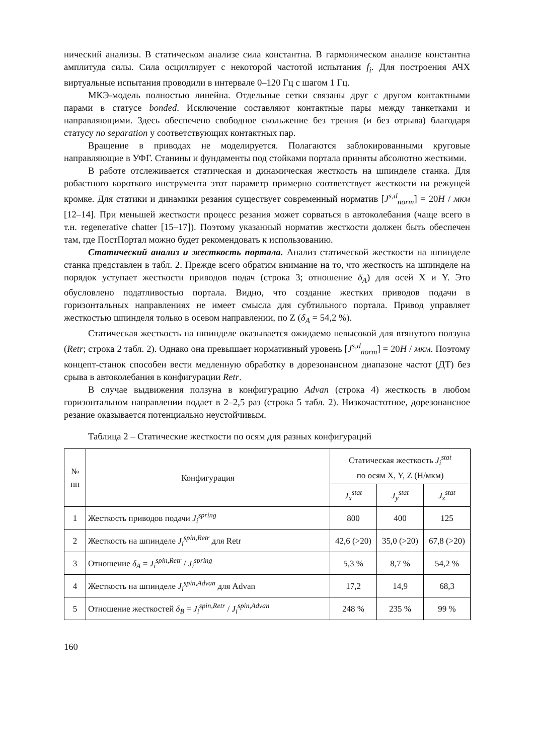нический анализы. В статическом анализе сила константна. В гармоническом анализе константна амплитуда силы. Сила осциллирует с некоторой частотой испытания f<sub>i</sub>. Для построения АЧХ виртуальные испытания проводили в интервале 0–120 Гц с шагом 1 Гц.
МКЭ-модель полностью линейна. Отдельные сетки связаны друг с другом контактными парами в статусе bonded. Исключение составляют контактные пары между танкетками и направляющими. Здесь обеспечено свободное скольжение без трения (и без отрыва) благодаря статусу no separation у соответствующих контактных пар.
Вращение в приводах не моделируется. Полагаются заблокированными круговые направляющие в УФГ. Станины и фундаменты под стойками портала приняты абсолютно жесткими.
В работе отслеживается статическая и динамическая жесткость на шпинделе станка. Для робастного короткого инструмента этот параметр примерно соответствует жесткости на режущей кромке. Для статики и динамики резания существует современный норматив [J<sup>s,d</sup><sub>norm</sub>] = 20H / мкм [12–14]. При меньшей жесткости процесс резания может сорваться в автоколебания (чаще всего в т.н. regenerative chatter [15–17]). Поэтому указанный норматив жесткости должен быть обеспечен там, где ПостПортал можно будет рекомендовать к использованию.
Статический анализ и жесткость портала. Анализ статической жесткости на шпинделе станка представлен в табл. 2. Прежде всего обратим внимание на то, что жесткость на шпинделе на порядок уступает жесткости приводов подач (строка 3; отношение δ<sub>A</sub>) для осей X и Y. Это обусловлено податливостью портала. Видно, что создание жестких приводов подачи в горизонтальных направлениях не имеет смысла для субтильного портала. Привод управляет жесткостью шпинделя только в осевом направлении, по Z (δ<sub>A</sub> = 54,2 %).
Статическая жесткость на шпинделе оказывается ожидаемо невысокой для втянутого ползуна (Retr; строка 2 табл. 2). Однако она превышает нормативный уровень [J<sup>s,d</sup><sub>norm</sub>] = 20H / мкм. Поэтому концепт-станок способен вести медленную обработку в дорезонансном диапазоне частот (ДТ) без срыва в автоколебания в конфигурации Retr.
В случае выдвижения ползуна в конфигурацию Advan (строка 4) жесткость в любом горизонтальном направлении подает в 2–2,5 раз (строка 5 табл. 2). Низкочастотное, дорезонансное резание оказывается потенциально неустойчивым.
Таблица 2 – Статические жесткости по осям для разных конфигураций
| № пп | Конфигурация | Статическая жесткость J<sub>i</sub><sup>stat</sup> по осям X, Y, Z (Н/мкм) | | |
| --- | --- | --- | --- | --- |
| | | J<sub>x</sub><sup>stat</sup> | J<sub>y</sub><sup>stat</sup> | J<sub>z</sub><sup>stat</sup> |
| 1 | Жесткость приводов подачи J<sub>i</sub><sup>spring</sup> | 800 | 400 | 125 |
| 2 | Жесткость на шпинделе J<sub>i</sub><sup>spin,Retr</sup> для Retr | 42,6 (>20) | 35,0 (>20) | 67,8 (>20) |
| 3 | Отношение δ<sub>A</sub> = J<sub>i</sub><sup>spin,Retr</sup> / J<sub>i</sub><sup>spring</sup> | 5,3 % | 8,7 % | 54,2 % |
| 4 | Жесткость на шпинделе J<sub>i</sub><sup>spin,Advan</sup> для Advan | 17,2 | 14,9 | 68,3 |
| 5 | Отношение жесткостей δ<sub>B</sub> = J<sub>i</sub><sup>spin,Retr</sup> / J<sub>i</sub><sup>spin,Advan</sup> | 248 % | 235 % | 99 % |
160